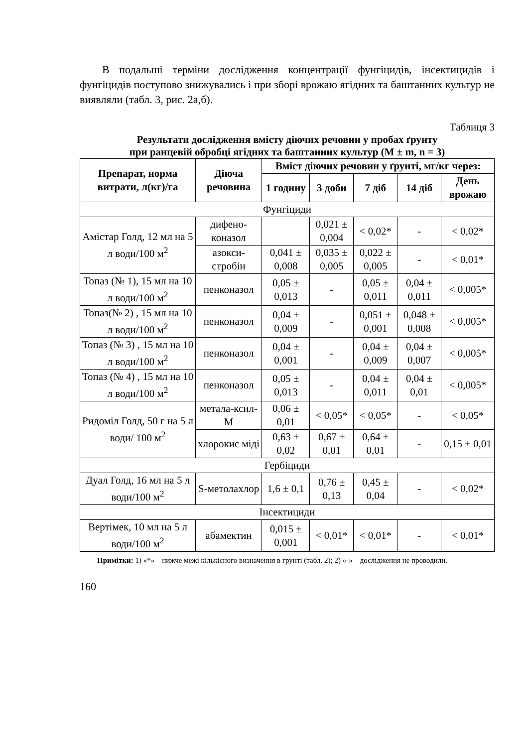В подальші терміни дослідження концентрації фунгіцидів, інсектицидів і фунгіцидів поступово знижувались і при зборі врожаю ягідних та баштанних культур не виявляли (табл. 3, рис. 2а,б).
Таблиця 3
Результати дослідження вмісту діючих речовин у пробах ґрунту
при ранцевій обробці ягідних та баштанних культур (M ± m, n = 3)
| Препарат, норма витрати, л(кг)/га | Діюча речовина | Вміст діючих речовин у ґрунті, мг/кг через: | | | | |
| --- | --- | --- | --- | --- | --- | --- |
| | | 1 годину | 3 доби | 7 діб | 14 діб | День врожаю |
| Фунгіциди | | | | | | |
| Амістар Голд, 12 мл на 5 л води/100 м<sup>2</sup> | дифено-коназол | | 0,021 ± 0,004 | < 0,02* | - | < 0,02* |
| | азокси-стробін | 0,041 ± 0,008 | 0,035 ± 0,005 | 0,022 ± 0,005 | - | < 0,01* |
| Топаз (№ 1), 15 мл на 10 л води/100 м<sup>2</sup> | пенконазол | 0,05 ± 0,013 | - | 0,05 ± 0,011 | 0,04 ± 0,011 | < 0,005* |
| Топаз(№ 2) , 15 мл на 10 л води/100 м<sup>2</sup> | пенконазол | 0,04 ± 0,009 | - | 0,051 ± 0,001 | 0,048 ± 0,008 | < 0,005* |
| Топаз (№ 3) , 15 мл на 10 л води/100 м<sup>2</sup> | пенконазол | 0,04 ± 0,001 | - | 0,04 ± 0,009 | 0,04 ± 0,007 | < 0,005* |
| Топаз (№ 4) , 15 мл на 10 л води/100 м<sup>2</sup> | пенконазол | 0,05 ± 0,013 | - | 0,04 ± 0,011 | 0,04 ± 0,01 | < 0,005* |
| Ридоміл Голд, 50 г на 5 л води/ 100 м<sup>2</sup> | метала-ксил-М | 0,06 ± 0,01 | < 0,05* | < 0,05* | - | < 0,05* |
| | хлорокис міді | 0,63 ± 0,02 | 0,67 ± 0,01 | 0,64 ± 0,01 | - | 0,15 ± 0,01 |
| Гербіциди | | | | | | |
| Дуал Голд, 16 мл на 5 л води/100 м<sup>2</sup> | S-метолахлор | 1,6 ± 0,1 | 0,76 ± 0,13 | 0,45 ± 0,04 | - | < 0,02* |
| Інсектициди | | | | | | |
| Вертімек, 10 мл на 5 л води/100 м<sup>2</sup> | абамектин | 0,015 ± 0,001 | < 0,01* | < 0,01* | - | < 0,01* |
Примітки: 1) «*» – нижче межі кількісного визначення в грунті (табл. 2); 2) «-» – дослідження не проводили.
160